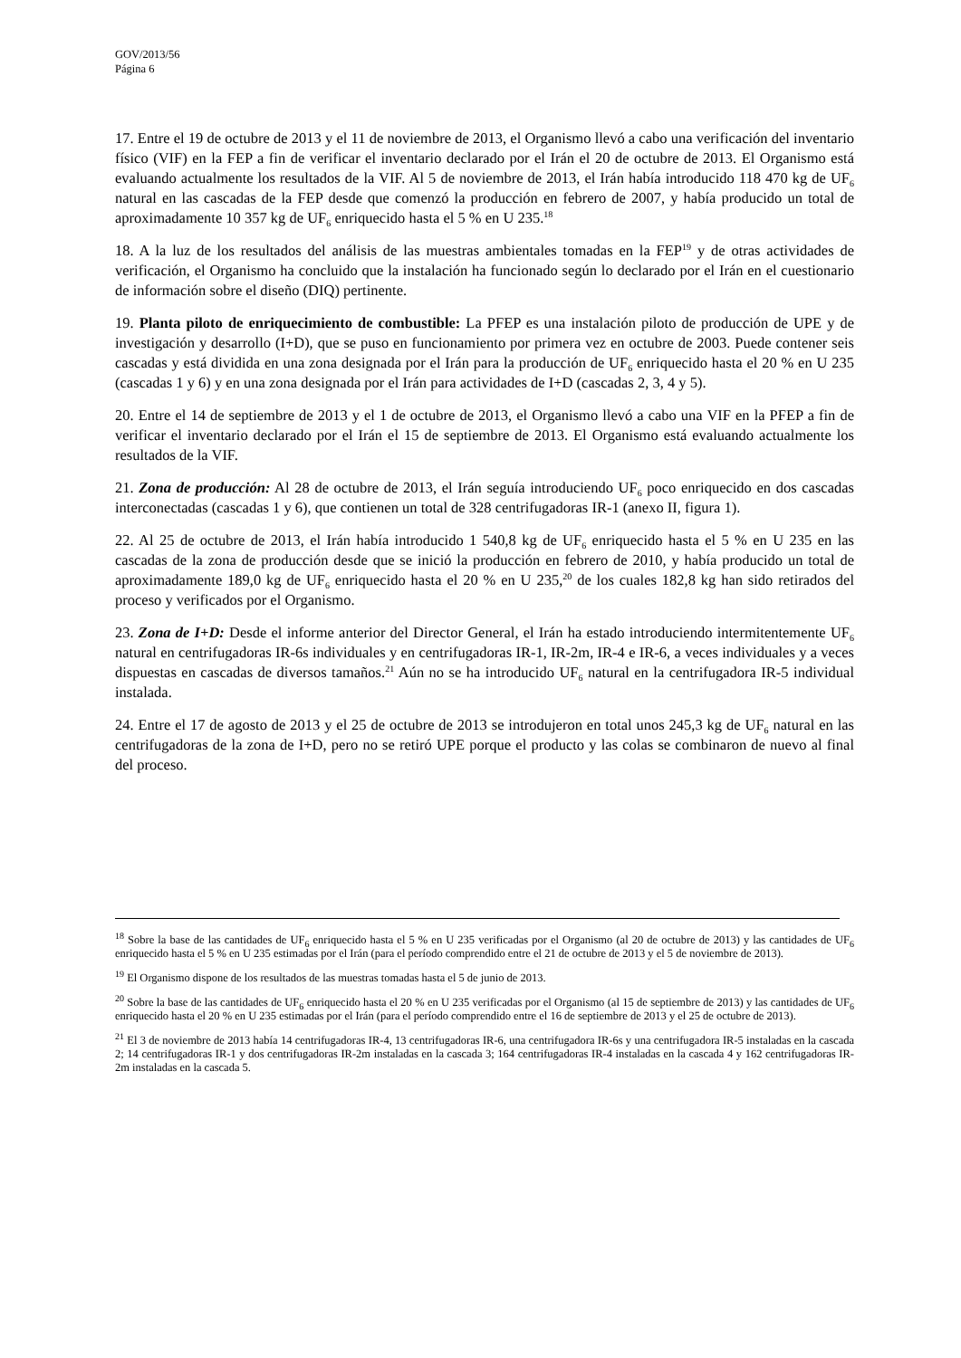GOV/2013/56
Página 6
17. Entre el 19 de octubre de 2013 y el 11 de noviembre de 2013, el Organismo llevó a cabo una verificación del inventario físico (VIF) en la FEP a fin de verificar el inventario declarado por el Irán el 20 de octubre de 2013. El Organismo está evaluando actualmente los resultados de la VIF. Al 5 de noviembre de 2013, el Irán había introducido 118 470 kg de UF<sub>6</sub> natural en las cascadas de la FEP desde que comenzó la producción en febrero de 2007, y había producido un total de aproximadamente 10 357 kg de UF<sub>6</sub> enriquecido hasta el 5 % en U 235.<sup>18</sup>
18. A la luz de los resultados del análisis de las muestras ambientales tomadas en la FEP<sup>19</sup> y de otras actividades de verificación, el Organismo ha concluido que la instalación ha funcionado según lo declarado por el Irán en el cuestionario de información sobre el diseño (DIQ) pertinente.
19. Planta piloto de enriquecimiento de combustible: La PFEP es una instalación piloto de producción de UPE y de investigación y desarrollo (I+D), que se puso en funcionamiento por primera vez en octubre de 2003. Puede contener seis cascadas y está dividida en una zona designada por el Irán para la producción de UF<sub>6</sub> enriquecido hasta el 20 % en U 235 (cascadas 1 y 6) y en una zona designada por el Irán para actividades de I+D (cascadas 2, 3, 4 y 5).
20. Entre el 14 de septiembre de 2013 y el 1 de octubre de 2013, el Organismo llevó a cabo una VIF en la PFEP a fin de verificar el inventario declarado por el Irán el 15 de septiembre de 2013. El Organismo está evaluando actualmente los resultados de la VIF.
21. Zona de producción: Al 28 de octubre de 2013, el Irán seguía introduciendo UF<sub>6</sub> poco enriquecido en dos cascadas interconectadas (cascadas 1 y 6), que contienen un total de 328 centrifugadoras IR-1 (anexo II, figura 1).
22. Al 25 de octubre de 2013, el Irán había introducido 1 540,8 kg de UF<sub>6</sub> enriquecido hasta el 5 % en U 235 en las cascadas de la zona de producción desde que se inició la producción en febrero de 2010, y había producido un total de aproximadamente 189,0 kg de UF<sub>6</sub> enriquecido hasta el 20 % en U 235,<sup>20</sup> de los cuales 182,8 kg han sido retirados del proceso y verificados por el Organismo.
23. Zona de I+D: Desde el informe anterior del Director General, el Irán ha estado introduciendo intermitentemente UF<sub>6</sub> natural en centrifugadoras IR-6s individuales y en centrifugadoras IR-1, IR-2m, IR-4 e IR-6, a veces individuales y a veces dispuestas en cascadas de diversos tamaños.<sup>21</sup> Aún no se ha introducido UF<sub>6</sub> natural en la centrifugadora IR-5 individual instalada.
24. Entre el 17 de agosto de 2013 y el 25 de octubre de 2013 se introdujeron en total unos 245,3 kg de UF<sub>6</sub> natural en las centrifugadoras de la zona de I+D, pero no se retiró UPE porque el producto y las colas se combinaron de nuevo al final del proceso.
<sup>18</sup> Sobre la base de las cantidades de UF<sub>6</sub> enriquecido hasta el 5 % en U 235 verificadas por el Organismo (al 20 de octubre de 2013) y las cantidades de UF<sub>6</sub> enriquecido hasta el 5 % en U 235 estimadas por el Irán (para el período comprendido entre el 21 de octubre de 2013 y el 5 de noviembre de 2013).
<sup>19</sup> El Organismo dispone de los resultados de las muestras tomadas hasta el 5 de junio de 2013.
<sup>20</sup> Sobre la base de las cantidades de UF<sub>6</sub> enriquecido hasta el 20 % en U 235 verificadas por el Organismo (al 15 de septiembre de 2013) y las cantidades de UF<sub>6</sub> enriquecido hasta el 20 % en U 235 estimadas por el Irán (para el período comprendido entre el 16 de septiembre de 2013 y el 25 de octubre de 2013).
<sup>21</sup> El 3 de noviembre de 2013 había 14 centrifugadoras IR-4, 13 centrifugadoras IR-6, una centrifugadora IR-6s y una centrifugadora IR-5 instaladas en la cascada 2; 14 centrifugadoras IR-1 y dos centrifugadoras IR-2m instaladas en la cascada 3; 164 centrifugadoras IR-4 instaladas en la cascada 4 y 162 centrifugadoras IR-2m instaladas en la cascada 5.